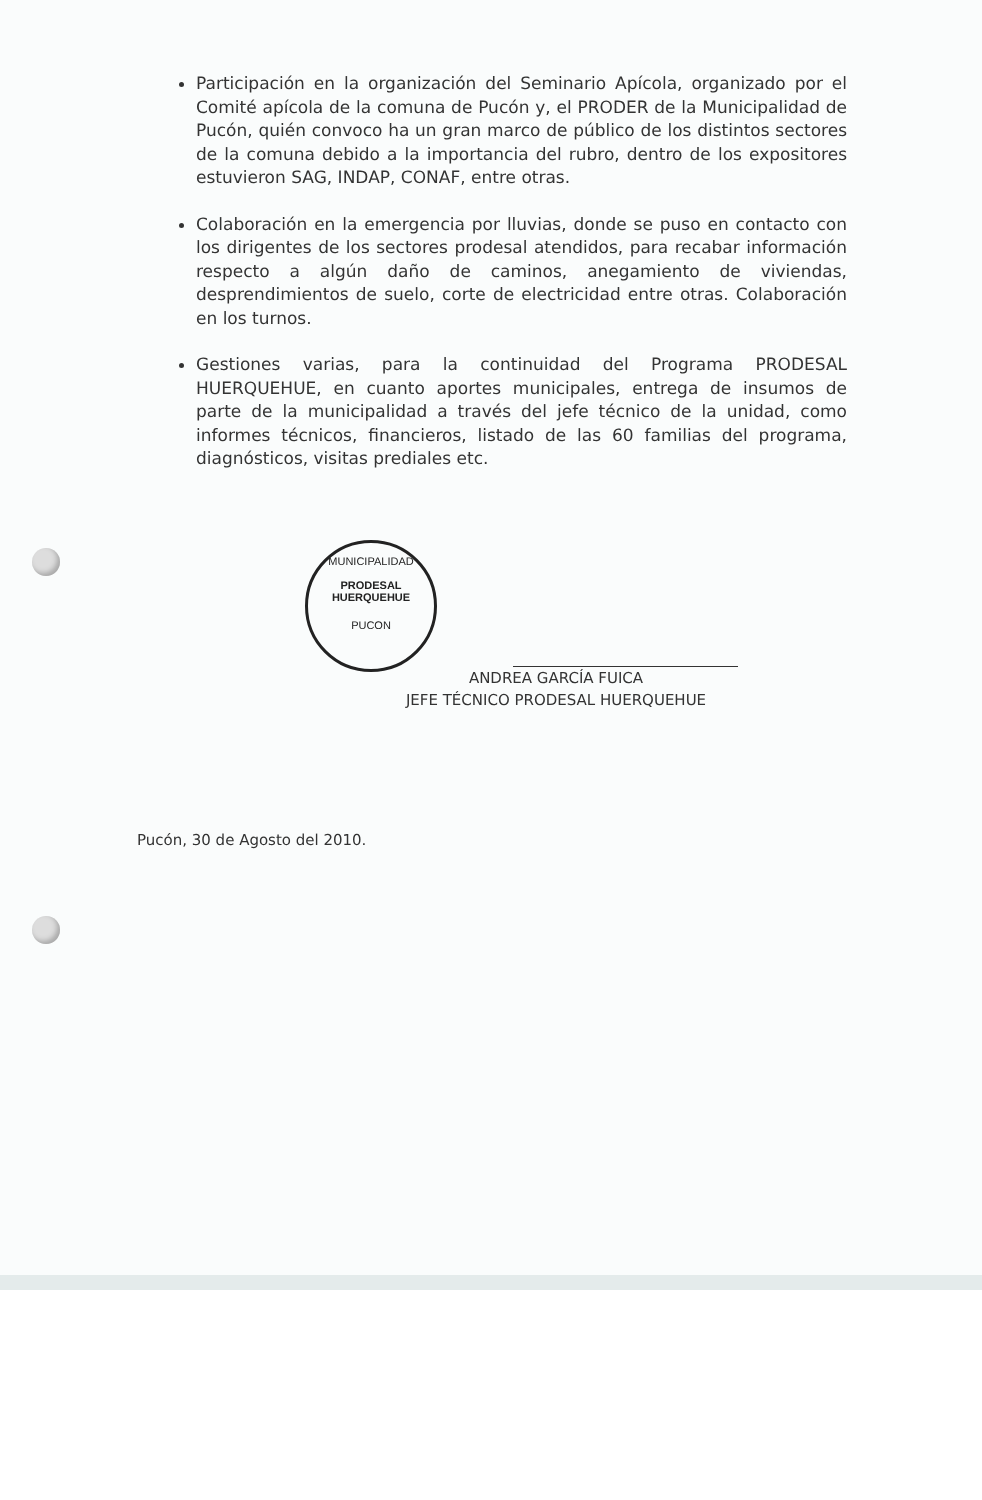Participación en la organización del Seminario Apícola, organizado por el Comité apícola de la comuna de Pucón y, el PRODER de la Municipalidad de Pucón, quién convoco ha un gran marco de público de los distintos sectores de la comuna debido a la importancia del rubro, dentro de los expositores estuvieron SAG, INDAP, CONAF, entre otras.
Colaboración en la emergencia por lluvias, donde se puso en contacto con los dirigentes de los sectores prodesal atendidos, para recabar información respecto a algún daño de caminos, anegamiento de viviendas, desprendimientos de suelo, corte de electricidad entre otras. Colaboración en los turnos.
Gestiones varias, para la continuidad del Programa PRODESAL HUERQUEHUE, en cuanto aportes municipales, entrega de insumos de parte de la municipalidad a través del jefe técnico de la unidad, como informes técnicos, financieros, listado de las 60 familias del programa, diagnósticos, visitas prediales etc.
MUNICIPALIDAD
PRODESAL
HUERQUEHUE
PUCON
ANDREA GARCÍA FUICA
JEFE TÉCNICO PRODESAL HUERQUEHUE
Pucón, 30 de Agosto del 2010.